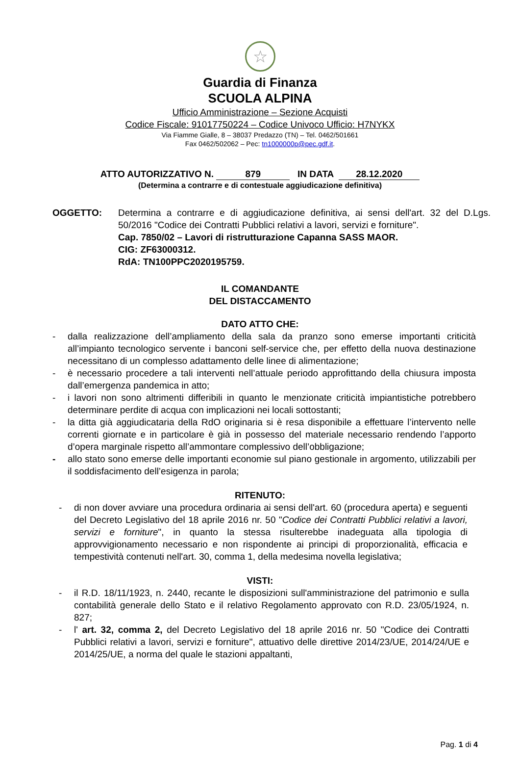☆
Guardia di Finanza
SCUOLA ALPINA
Ufficio Amministrazione – Sezione Acquisti
Codice Fiscale: 91017750224 – Codice Univoco Ufficio: H7NYKX
Via Fiamme Gialle, 8 – 38037 Predazzo (TN) – Tel. 0462/501661
Fax 0462/502062 – Pec: tn1000000p@pec.gdf.it.
ATTO AUTORIZZATIVO N. 879 IN DATA 28.12.2020
(Determina a contrarre e di contestuale aggiudicazione definitiva)
OGGETTO: Determina a contrarre e di aggiudicazione definitiva, ai sensi dell'art. 32 del D.Lgs. 50/2016 "Codice dei Contratti Pubblici relativi a lavori, servizi e forniture".
Cap. 7850/02 – Lavori di ristrutturazione Capanna SASS MAOR.
CIG: ZF63000312.
RdA: TN100PPC2020195759.
IL COMANDANTE
DEL DISTACCAMENTO
DATO ATTO CHE:
- dalla realizzazione dell’ampliamento della sala da pranzo sono emerse importanti criticità all’impianto tecnologico servente i banconi self-service che, per effetto della nuova destinazione necessitano di un complesso adattamento delle linee di alimentazione;
- è necessario procedere a tali interventi nell’attuale periodo approfittando della chiusura imposta dall’emergenza pandemica in atto;
- i lavori non sono altrimenti differibili in quanto le menzionate criticità impiantistiche potrebbero determinare perdite di acqua con implicazioni nei locali sottostanti;
- la ditta già aggiudicataria della RdO originaria si è resa disponibile a effettuare l’intervento nelle correnti giornate e in particolare è già in possesso del materiale necessario rendendo l’apporto d’opera marginale rispetto all’ammontare complessivo dell’obbligazione;
- allo stato sono emerse delle importanti economie sul piano gestionale in argomento, utilizzabili per il soddisfacimento dell’esigenza in parola;
RITENUTO:
- di non dover avviare una procedura ordinaria ai sensi dell'art. 60 (procedura aperta) e seguenti del Decreto Legislativo del 18 aprile 2016 nr. 50 "Codice dei Contratti Pubblici relativi a lavori, servizi e forniture", in quanto la stessa risulterebbe inadeguata alla tipologia di approvvigionamento necessario e non rispondente ai principi di proporzionalità, efficacia e tempestività contenuti nell'art. 30, comma 1, della medesima novella legislativa;
VISTI:
- il R.D. 18/11/1923, n. 2440, recante le disposizioni sull'amministrazione del patrimonio e sulla contabilità generale dello Stato e il relativo Regolamento approvato con R.D. 23/05/1924, n. 827;
- l' art. 32, comma 2, del Decreto Legislativo del 18 aprile 2016 nr. 50 "Codice dei Contratti Pubblici relativi a lavori, servizi e forniture", attuativo delle direttive 2014/23/UE, 2014/24/UE e 2014/25/UE, a norma del quale le stazioni appaltanti,
Pag. 1 di 4